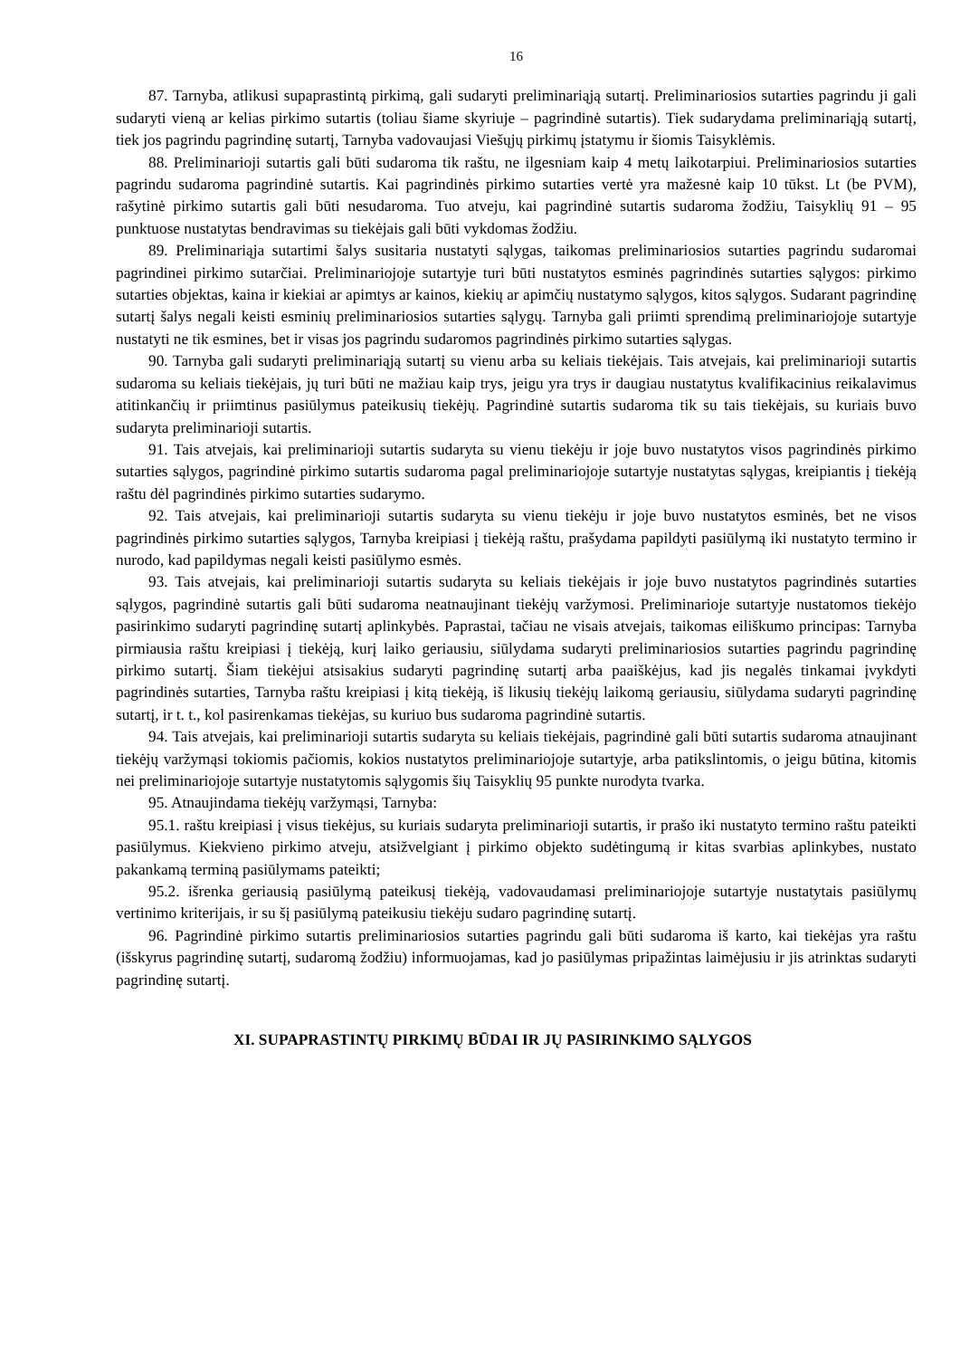16
87. Tarnyba, atlikusi supaprastintą pirkimą, gali sudaryti preliminariąją sutartį. Preliminariosios sutarties pagrindu ji gali sudaryti vieną ar kelias pirkimo sutartis (toliau šiame skyriuje – pagrindinė sutartis). Tiek sudarydama preliminariąją sutartį, tiek jos pagrindu pagrindinę sutartį, Tarnyba vadovaujasi Viešųjų pirkimų įstatymu ir šiomis Taisyklėmis.
88. Preliminarioji sutartis gali būti sudaroma tik raštu, ne ilgesniam kaip 4 metų laikotarpiui. Preliminariosios sutarties pagrindu sudaroma pagrindinė sutartis. Kai pagrindinės pirkimo sutarties vertė yra mažesnė kaip 10 tūkst. Lt (be PVM), rašytinė pirkimo sutartis gali būti nesudaroma. Tuo atveju, kai pagrindinė sutartis sudaroma žodžiu, Taisyklių 91 – 95 punktuose nustatytas bendravimas su tiekėjais gali būti vykdomas žodžiu.
89. Preliminariąja sutartimi šalys susitaria nustatyti sąlygas, taikomas preliminariosios sutarties pagrindu sudaromai pagrindinei pirkimo sutarčiai. Preliminariojoje sutartyje turi būti nustatytos esminės pagrindinės sutarties sąlygos: pirkimo sutarties objektas, kaina ir kiekiai ar apimtys ar kainos, kiekių ar apimčių nustatymo sąlygos, kitos sąlygos. Sudarant pagrindinę sutartį šalys negali keisti esminių preliminariosios sutarties sąlygų. Tarnyba gali priimti sprendimą preliminariojoje sutartyje nustatyti ne tik esmines, bet ir visas jos pagrindu sudaromos pagrindinės pirkimo sutarties sąlygas.
90. Tarnyba gali sudaryti preliminariąją sutartį su vienu arba su keliais tiekėjais. Tais atvejais, kai preliminarioji sutartis sudaroma su keliais tiekėjais, jų turi būti ne mažiau kaip trys, jeigu yra trys ir daugiau nustatytus kvalifikacinius reikalavimus atitinkančių ir priimtinus pasiūlymus pateikusių tiekėjų. Pagrindinė sutartis sudaroma tik su tais tiekėjais, su kuriais buvo sudaryta preliminarioji sutartis.
91. Tais atvejais, kai preliminarioji sutartis sudaryta su vienu tiekėju ir joje buvo nustatytos visos pagrindinės pirkimo sutarties sąlygos, pagrindinė pirkimo sutartis sudaroma pagal preliminariojoje sutartyje nustatytas sąlygas, kreipiantis į tiekėją raštu dėl pagrindinės pirkimo sutarties sudarymo.
92. Tais atvejais, kai preliminarioji sutartis sudaryta su vienu tiekėju ir joje buvo nustatytos esminės, bet ne visos pagrindinės pirkimo sutarties sąlygos, Tarnyba kreipiasi į tiekėją raštu, prašydama papildyti pasiūlymą iki nustatyto termino ir nurodo, kad papildymas negali keisti pasiūlymo esmės.
93. Tais atvejais, kai preliminarioji sutartis sudaryta su keliais tiekėjais ir joje buvo nustatytos pagrindinės sutarties sąlygos, pagrindinė sutartis gali būti sudaroma neatnaujinant tiekėjų varžymosi. Preliminarioje sutartyje nustatomos tiekėjo pasirinkimo sudaryti pagrindinę sutartį aplinkybės. Paprastai, tačiau ne visais atvejais, taikomas eiliškumo principas: Tarnyba pirmiausia raštu kreipiasi į tiekėją, kurį laiko geriausiu, siūlydama sudaryti preliminariosios sutarties pagrindu pagrindinę pirkimo sutartį. Šiam tiekėjui atsisakius sudaryti pagrindinę sutartį arba paaiškėjus, kad jis negalės tinkamai įvykdyti pagrindinės sutarties, Tarnyba raštu kreipiasi į kitą tiekėją, iš likusių tiekėjų laikomą geriausiu, siūlydama sudaryti pagrindinę sutartį, ir t. t., kol pasirenkamas tiekėjas, su kuriuo bus sudaroma pagrindinė sutartis.
94. Tais atvejais, kai preliminarioji sutartis sudaryta su keliais tiekėjais, pagrindinė gali būti sutartis sudaroma atnaujinant tiekėjų varžymąsi tokiomis pačiomis, kokios nustatytos preliminariojoje sutartyje, arba patikslintomis, o jeigu būtina, kitomis nei preliminariojoje sutartyje nustatytomis sąlygomis šių Taisyklių 95 punkte nurodyta tvarka.
95. Atnaujindama tiekėjų varžymąsi, Tarnyba:
95.1. raštu kreipiasi į visus tiekėjus, su kuriais sudaryta preliminarioji sutartis, ir prašo iki nustatyto termino raštu pateikti pasiūlymus. Kiekvieno pirkimo atveju, atsižvelgiant į pirkimo objekto sudėtingumą ir kitas svarbias aplinkybes, nustato pakankamą terminą pasiūlymams pateikti;
95.2. išrenka geriausią pasiūlymą pateikusį tiekėją, vadovaudamasi preliminariojoje sutartyje nustatytais pasiūlymų vertinimo kriterijais, ir su šį pasiūlymą pateikusiu tiekėju sudaro pagrindinę sutartį.
96. Pagrindinė pirkimo sutartis preliminariosios sutarties pagrindu gali būti sudaroma iš karto, kai tiekėjas yra raštu (išskyrus pagrindinę sutartį, sudaromą žodžiu) informuojamas, kad jo pasiūlymas pripažintas laimėjusiu ir jis atrinktas sudaryti pagrindinę sutartį.
XI. SUPAPRASTINTŲ PIRKIMŲ BŪDAI IR JŲ PASIRINKIMO SĄLYGOS